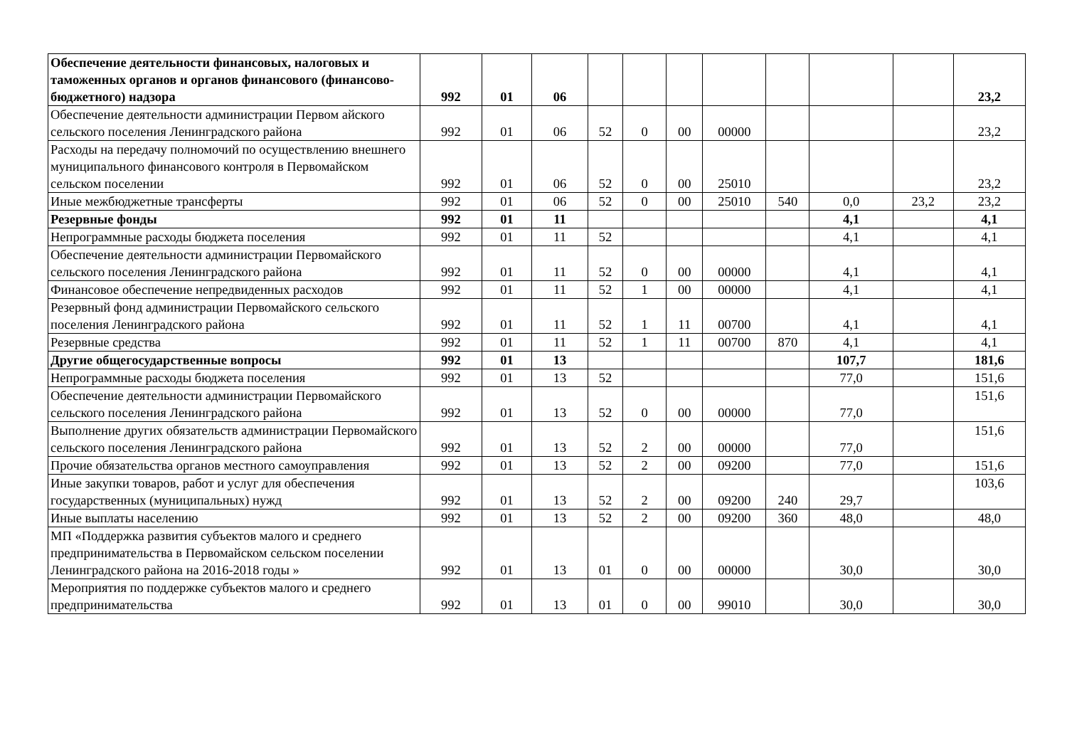| Обеспечение деятельности финансовых, налоговых и таможенных органов и органов финансового (финансово-бюджетного) надзора | 992 | 01 | 06 | | | | | | | | 23,2 |
| Обеспечение деятельности администрации Первом айского сельского поселения Ленинградского района | 992 | 01 | 06 | 52 | 0 | 00 | 00000 | | | | 23,2 |
| Расходы на передачу полномочий по осуществлению внешнего муниципального финансового контроля в Первомайском сельском поселении | 992 | 01 | 06 | 52 | 0 | 00 | 25010 | | | | 23,2 |
| Иные межбюджетные трансферты | 992 | 01 | 06 | 52 | 0 | 00 | 25010 | 540 | 0,0 | 23,2 | 23,2 |
| Резервные фонды | 992 | 01 | 11 | | | | | | 4,1 | | 4,1 |
| Непрограммные расходы бюджета поселения | 992 | 01 | 11 | 52 | | | | | 4,1 | | 4,1 |
| Обеспечение деятельности администрации Первомайского сельского поселения Ленинградского района | 992 | 01 | 11 | 52 | 0 | 00 | 00000 | | 4,1 | | 4,1 |
| Финансовое обеспечение непредвиденных расходов | 992 | 01 | 11 | 52 | 1 | 00 | 00000 | | 4,1 | | 4,1 |
| Резервный фонд администрации Первомайского сельского поселения Ленинградского района | 992 | 01 | 11 | 52 | 1 | 11 | 00700 | | 4,1 | | 4,1 |
| Резервные средства | 992 | 01 | 11 | 52 | 1 | 11 | 00700 | 870 | 4,1 | | 4,1 |
| Другие общегосударственные вопросы | 992 | 01 | 13 | | | | | | 107,7 | | 181,6 |
| Непрограммные расходы бюджета поселения | 992 | 01 | 13 | 52 | | | | | 77,0 | | 151,6 |
| Обеспечение деятельности администрации Первомайского сельского поселения Ленинградского района | 992 | 01 | 13 | 52 | 0 | 00 | 00000 | | 77,0 | | 151,6 |
| Выполнение других обязательств администрации Первомайского сельского поселения Ленинградского района | 992 | 01 | 13 | 52 | 2 | 00 | 00000 | | 77,0 | | 151,6 |
| Прочие обязательства органов местного самоуправления | 992 | 01 | 13 | 52 | 2 | 00 | 09200 | | 77,0 | | 151,6 |
| Иные закупки товаров, работ и услуг для обеспечения государственных (муниципальных) нужд | 992 | 01 | 13 | 52 | 2 | 00 | 09200 | 240 | 29,7 | | 103,6 |
| Иные выплаты населению | 992 | 01 | 13 | 52 | 2 | 00 | 09200 | 360 | 48,0 | | 48,0 |
| МП «Поддержка развития субъектов малого и среднего предпринимательства в Первомайском сельском поселении Ленинградского района на 2016-2018 годы » | 992 | 01 | 13 | 01 | 0 | 00 | 00000 | | 30,0 | | 30,0 |
| Мероприятия по поддержке субъектов малого и среднего предпринимательства | 992 | 01 | 13 | 01 | 0 | 00 | 99010 | | 30,0 | | 30,0 |